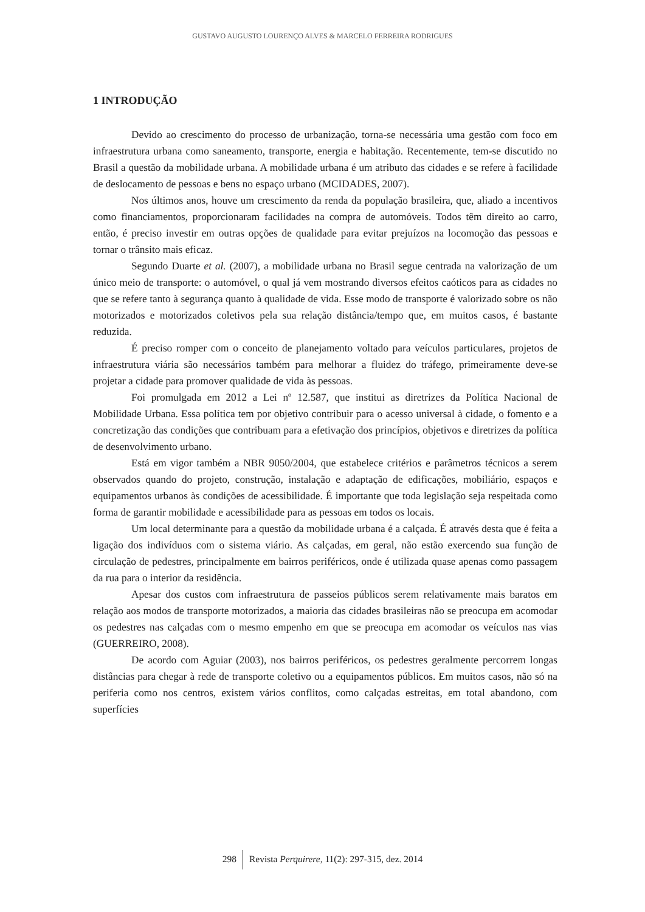GUSTAVO AUGUSTO LOURENÇO ALVES & MARCELO FERREIRA RODRIGUES
1 INTRODUÇÃO
Devido ao crescimento do processo de urbanização, torna-se necessária uma gestão com foco em infraestrutura urbana como saneamento, transporte, energia e habitação. Recentemente, tem-se discutido no Brasil a questão da mobilidade urbana. A mobilidade urbana é um atributo das cidades e se refere à facilidade de deslocamento de pessoas e bens no espaço urbano (MCIDADES, 2007).
Nos últimos anos, houve um crescimento da renda da população brasileira, que, aliado a incentivos como financiamentos, proporcionaram facilidades na compra de automóveis. Todos têm direito ao carro, então, é preciso investir em outras opções de qualidade para evitar prejuízos na locomoção das pessoas e tornar o trânsito mais eficaz.
Segundo Duarte et al. (2007), a mobilidade urbana no Brasil segue centrada na valorização de um único meio de transporte: o automóvel, o qual já vem mostrando diversos efeitos caóticos para as cidades no que se refere tanto à segurança quanto à qualidade de vida. Esse modo de transporte é valorizado sobre os não motorizados e motorizados coletivos pela sua relação distância/tempo que, em muitos casos, é bastante reduzida.
É preciso romper com o conceito de planejamento voltado para veículos particulares, projetos de infraestrutura viária são necessários também para melhorar a fluidez do tráfego, primeiramente deve-se projetar a cidade para promover qualidade de vida às pessoas.
Foi promulgada em 2012 a Lei nº 12.587, que institui as diretrizes da Política Nacional de Mobilidade Urbana. Essa política tem por objetivo contribuir para o acesso universal à cidade, o fomento e a concretização das condições que contribuam para a efetivação dos princípios, objetivos e diretrizes da política de desenvolvimento urbano.
Está em vigor também a NBR 9050/2004, que estabelece critérios e parâmetros técnicos a serem observados quando do projeto, construção, instalação e adaptação de edificações, mobiliário, espaços e equipamentos urbanos às condições de acessibilidade. É importante que toda legislação seja respeitada como forma de garantir mobilidade e acessibilidade para as pessoas em todos os locais.
Um local determinante para a questão da mobilidade urbana é a calçada. É através desta que é feita a ligação dos indivíduos com o sistema viário. As calçadas, em geral, não estão exercendo sua função de circulação de pedestres, principalmente em bairros periféricos, onde é utilizada quase apenas como passagem da rua para o interior da residência.
Apesar dos custos com infraestrutura de passeios públicos serem relativamente mais baratos em relação aos modos de transporte motorizados, a maioria das cidades brasileiras não se preocupa em acomodar os pedestres nas calçadas com o mesmo empenho em que se preocupa em acomodar os veículos nas vias (GUERREIRO, 2008).
De acordo com Aguiar (2003), nos bairros periféricos, os pedestres geralmente percorrem longas distâncias para chegar à rede de transporte coletivo ou a equipamentos públicos. Em muitos casos, não só na periferia como nos centros, existem vários conflitos, como calçadas estreitas, em total abandono, com superfícies
298 Revista Perquirere, 11(2): 297-315, dez. 2014